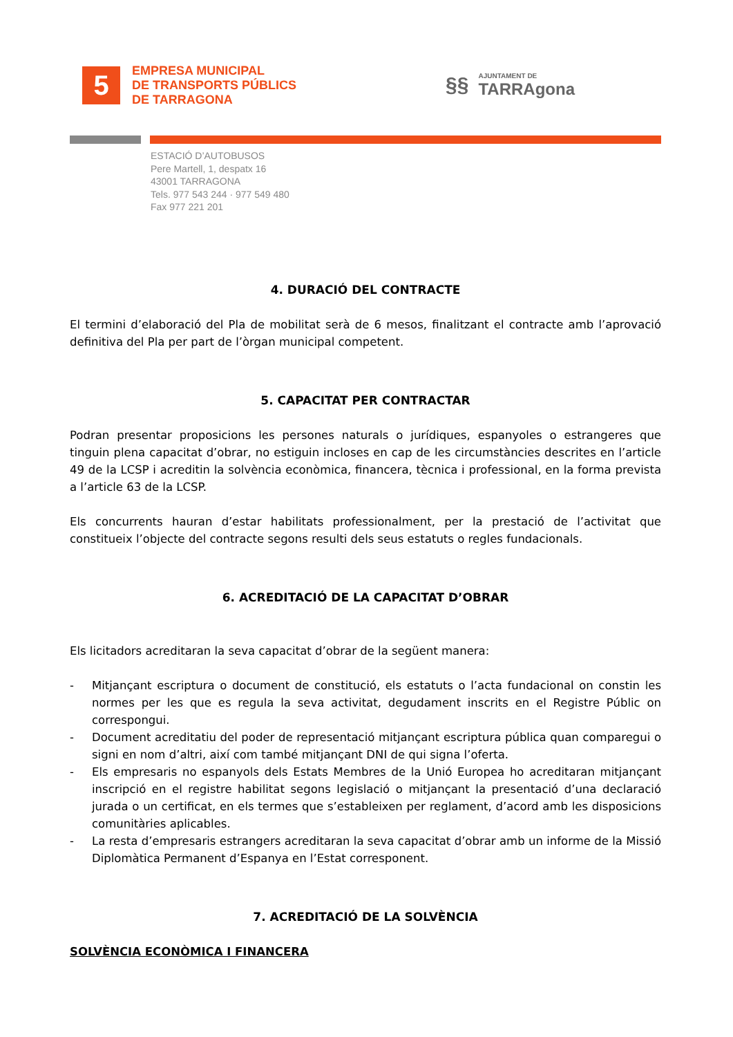5
EMPRESA MUNICIPAL
DE TRANSPORTS PÚBLICS
DE TARRAGONA
§§
AJUNTAMENT DE
TARRAgona
ESTACIÓ D’AUTOBUSOS
Pere Martell, 1, despatx 16
43001 TARRAGONA
Tels. 977 543 244 · 977 549 480
Fax 977 221 201
4. DURACIÓ DEL CONTRACTE
El termini d’elaboració del Pla de mobilitat serà de 6 mesos, finalitzant el contracte amb l’aprovació definitiva del Pla per part de l’òrgan municipal competent.
5. CAPACITAT PER CONTRACTAR
Podran presentar proposicions les persones naturals o jurídiques, espanyoles o estrangeres que tinguin plena capacitat d’obrar, no estiguin incloses en cap de les circumstàncies descrites en l’article 49 de la LCSP i acreditin la solvència econòmica, financera, tècnica i professional, en la forma prevista a l’article 63 de la LCSP.
Els concurrents hauran d’estar habilitats professionalment, per la prestació de l’activitat que constitueix l’objecte del contracte segons resulti dels seus estatuts o regles fundacionals.
6. ACREDITACIÓ DE LA CAPACITAT D’OBRAR
Els licitadors acreditaran la seva capacitat d’obrar de la següent manera:
- Mitjançant escriptura o document de constitució, els estatuts o l’acta fundacional on constin les normes per les que es regula la seva activitat, degudament inscrits en el Registre Públic on correspongui.
- Document acreditatiu del poder de representació mitjançant escriptura pública quan comparegui o signi en nom d’altri, així com també mitjançant DNI de qui signa l’oferta.
- Els empresaris no espanyols dels Estats Membres de la Unió Europea ho acreditaran mitjançant inscripció en el registre habilitat segons legislació o mitjançant la presentació d’una declaració jurada o un certificat, en els termes que s’estableixen per reglament, d’acord amb les disposicions comunitàries aplicables.
- La resta d’empresaris estrangers acreditaran la seva capacitat d’obrar amb un informe de la Missió Diplomàtica Permanent d’Espanya en l’Estat corresponent.
7. ACREDITACIÓ DE LA SOLVÈNCIA
SOLVÈNCIA ECONÒMICA I FINANCERA